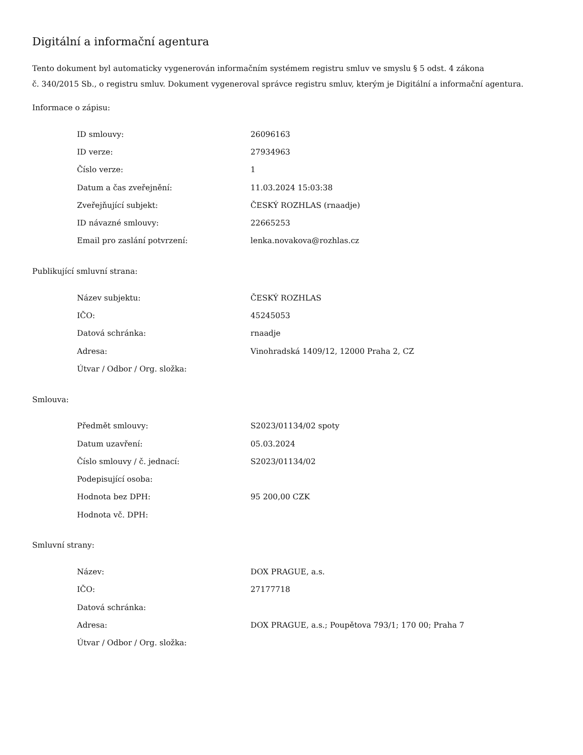Digitální a informační agentura
Tento dokument byl automaticky vygenerován informačním systémem registru smluv ve smyslu § 5 odst. 4 zákona
č. 340/2015 Sb., o registru smluv. Dokument vygeneroval správce registru smluv, kterým je Digitální a informační agentura.
Informace o zápisu:
| ID smlouvy: | 26096163 |
| ID verze: | 27934963 |
| Číslo verze: | 1 |
| Datum a čas zveřejnění: | 11.03.2024 15:03:38 |
| Zveřejňující subjekt: | ČESKÝ ROZHLAS (rnaadje) |
| ID návazné smlouvy: | 22665253 |
| Email pro zaslání potvrzení: | lenka.novakova@rozhlas.cz |
Publikující smluvní strana:
| Název subjektu: | ČESKÝ ROZHLAS |
| IČO: | 45245053 |
| Datová schránka: | rnaadje |
| Adresa: | Vinohradská 1409/12, 12000 Praha 2, CZ |
| Útvar / Odbor / Org. složka: | |
Smlouva:
| Předmět smlouvy: | S2023/01134/02 spoty |
| Datum uzavření: | 05.03.2024 |
| Číslo smlouvy / č. jednací: | S2023/01134/02 |
| Podepisující osoba: | |
| Hodnota bez DPH: | 95 200,00 CZK |
| Hodnota vč. DPH: | |
Smluvní strany:
| Název: | DOX PRAGUE, a.s. |
| IČO: | 27177718 |
| Datová schránka: | |
| Adresa: | DOX PRAGUE, a.s.; Poupětova 793/1; 170 00; Praha 7 |
| Útvar / Odbor / Org. složka: | |